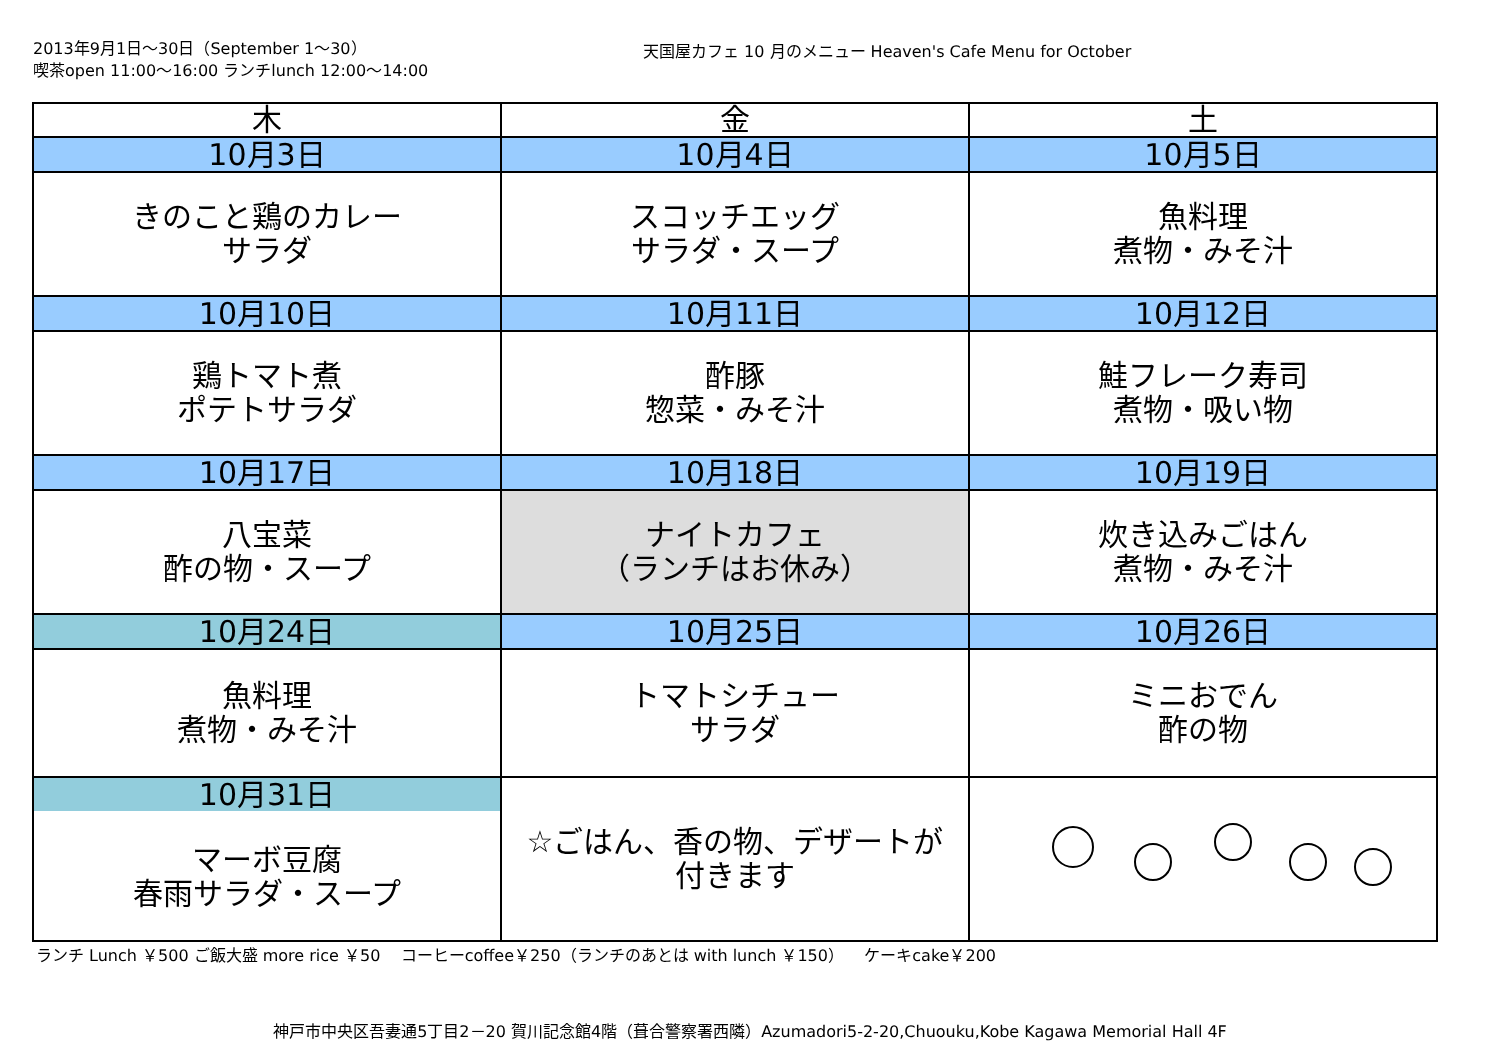2013年9月1日～30日（September 1～30）
喫茶open 11:00～16:00 ランチlunch 12:00～14:00
天国屋カフェ 10 月のメニュー Heaven's Cafe Menu for October
| 木 | 金 | 土 |
| --- | --- | --- |
| 10月3日 | 10月4日 | 10月5日 |
| きのこと鶏のカレー サラダ | スコッチエッグ サラダ・スープ | 魚料理 煮物・みそ汁 |
| 10月10日 | 10月11日 | 10月12日 |
| 鶏トマト煮 ポテトサラダ | 酢豚 惣菜・みそ汁 | 鮭フレーク寿司 煮物・吸い物 |
| 10月17日 | 10月18日 | 10月19日 |
| 八宝菜 酢の物・スープ | ナイトカフェ （ランチはお休み） | 炊き込みごはん 煮物・みそ汁 |
| 10月24日 | 10月25日 | 10月26日 |
| 魚料理 煮物・みそ汁 | トマトシチュー サラダ | ミニおでん 酢の物 |
| 10月31日 マーボ豆腐 春雨サラダ・スープ | ☆ごはん、香の物、デザートが 付きます | |
ランチ Lunch ￥500 ご飯大盛 more rice ￥50 コーヒーcoffee￥250（ランチのあとは with lunch ￥150） ケーキcake￥200
神戸市中央区吾妻通5丁目2－20 賀川記念館4階（葺合警察署西隣）Azumadori5-2-20,Chuouku,Kobe Kagawa Memorial Hall 4F